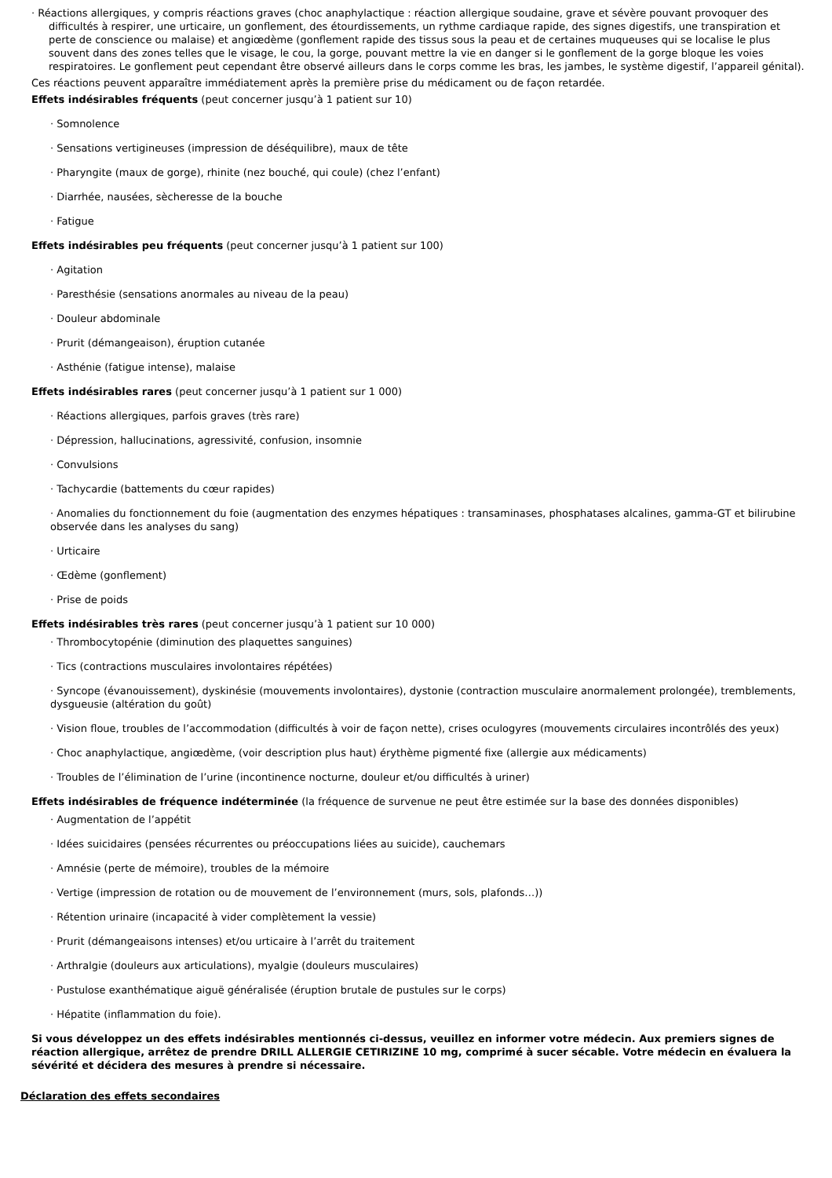· Réactions allergiques, y compris réactions graves (choc anaphylactique : réaction allergique soudaine, grave et sévère pouvant provoquer des difficultés à respirer, une urticaire, un gonflement, des étourdissements, un rythme cardiaque rapide, des signes digestifs, une transpiration et perte de conscience ou malaise) et angiœdème (gonflement rapide des tissus sous la peau et de certaines muqueuses qui se localise le plus souvent dans des zones telles que le visage, le cou, la gorge, pouvant mettre la vie en danger si le gonflement de la gorge bloque les voies respiratoires. Le gonflement peut cependant être observé ailleurs dans le corps comme les bras, les jambes, le système digestif, l’appareil génital).
Ces réactions peuvent apparaître immédiatement après la première prise du médicament ou de façon retardée.
Effets indésirables fréquents (peut concerner jusqu’à 1 patient sur 10)
· Somnolence
· Sensations vertigineuses (impression de déséquilibre), maux de tête
· Pharyngite (maux de gorge), rhinite (nez bouché, qui coule) (chez l’enfant)
· Diarrhée, nausées, sècheresse de la bouche
· Fatigue
Effets indésirables peu fréquents (peut concerner jusqu’à 1 patient sur 100)
· Agitation
· Paresthésie (sensations anormales au niveau de la peau)
· Douleur abdominale
· Prurit (démangeaison), éruption cutanée
· Asthénie (fatigue intense), malaise
Effets indésirables rares (peut concerner jusqu’à 1 patient sur 1 000)
· Réactions allergiques, parfois graves (très rare)
· Dépression, hallucinations, agressivité, confusion, insomnie
· Convulsions
· Tachycardie (battements du cœur rapides)
· Anomalies du fonctionnement du foie (augmentation des enzymes hépatiques : transaminases, phosphatases alcalines, gamma-GT et bilirubine observée dans les analyses du sang)
· Urticaire
· Œdème (gonflement)
· Prise de poids
Effets indésirables très rares (peut concerner jusqu’à 1 patient sur 10 000)
· Thrombocytopénie (diminution des plaquettes sanguines)
· Tics (contractions musculaires involontaires répétées)
· Syncope (évanouissement), dyskinésie (mouvements involontaires), dystonie (contraction musculaire anormalement prolongée), tremblements, dysgueusie (altération du goût)
· Vision floue, troubles de l’accommodation (difficultés à voir de façon nette), crises oculogyres (mouvements circulaires incontrôlés des yeux)
· Choc anaphylactique, angiœdème, (voir description plus haut) érythème pigmenté fixe (allergie aux médicaments)
· Troubles de l’élimination de l’urine (incontinence nocturne, douleur et/ou difficultés à uriner)
Effets indésirables de fréquence indéterminée (la fréquence de survenue ne peut être estimée sur la base des données disponibles)
· Augmentation de l’appétit
· Idées suicidaires (pensées récurrentes ou préoccupations liées au suicide), cauchemars
· Amnésie (perte de mémoire), troubles de la mémoire
· Vertige (impression de rotation ou de mouvement de l’environnement (murs, sols, plafonds…))
· Rétention urinaire (incapacité à vider complètement la vessie)
· Prurit (démangeaisons intenses) et/ou urticaire à l’arrêt du traitement
· Arthralgie (douleurs aux articulations), myalgie (douleurs musculaires)
· Pustulose exanthématique aiguë généralisée (éruption brutale de pustules sur le corps)
· Hépatite (inflammation du foie).
Si vous développez un des effets indésirables mentionnés ci-dessus, veuillez en informer votre médecin. Aux premiers signes de réaction allergique, arrêtez de prendre DRILL ALLERGIE CETIRIZINE 10 mg, comprimé à sucer sécable. Votre médecin en évaluera la sévérité et décidera des mesures à prendre si nécessaire.
Déclaration des effets secondaires